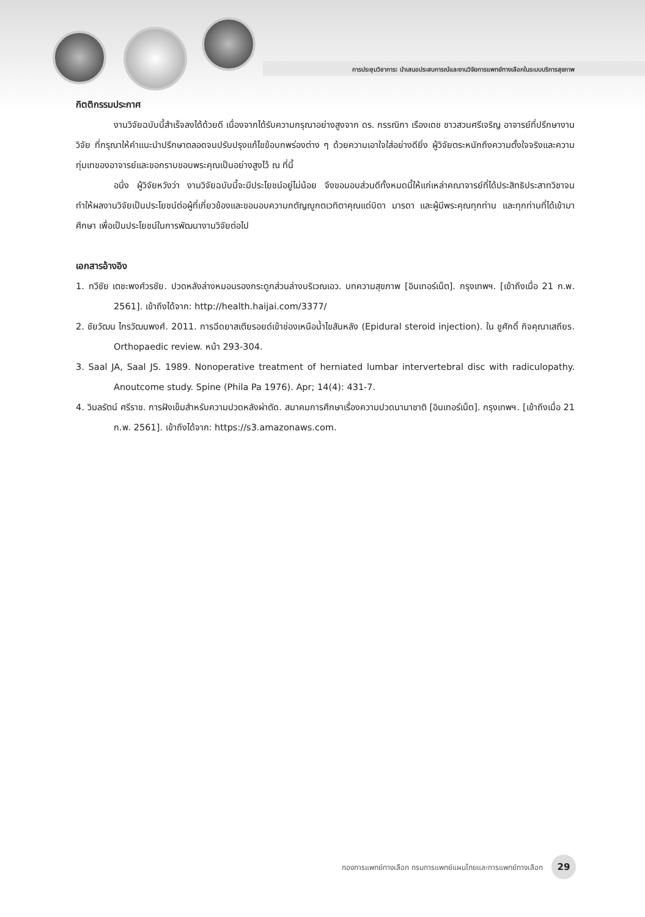การประชุมวิชาการ: นำเสนอประสบการณ์และงานวิจัยการแพทย์ทางเลือกในระบบบริการสุขภาพ
กิตติกรรมประกาศ
งานวิจัยฉบับนี้สำเร็จลงได้ด้วยดี เนื่องจากได้รับความกรุณาอย่างสูงจาก ดร. กรรณิกา เรืองเดช ชาวสวนศรีเจริญ อาจารย์ที่ปรึกษางานวิจัย ที่กรุณาให้คำแนะนำปรึกษาตลอดจนปรับปรุงแก้ไขข้อบกพร่องต่าง ๆ ด้วยความเอาใจใส่อย่างดียิ่ง ผู้วิจัยตระหนักถึงความตั้งใจจริงและความทุ่มเทของอาจารย์และขอกราบขอบพระคุณเป็นอย่างสูงไว้ ณ ที่นี้
อนึ่ง ผู้วิจัยหวังว่า งานวิจัยฉบับนี้จะมีประโยชน์อยู่ไม่น้อย จึงขอมอบส่วนดีทั้งหมดนี้ให้แก่เหล่าคณาจารย์ที่ได้ประสิทธิประสาทวิชาจนทำให้ผลงานวิจัยเป็นประโยชน์ต่อผู้ที่เกี่ยวข้องและขอมอบความกตัญญูกตเวทิตาคุณแด่บิดา มารดา และผู้มีพระคุณทุกท่าน และทุกท่านที่ได้เข้ามาศึกษา เพื่อเป็นประโยชน์ในการพัฒนางานวิจัยต่อไป
เอกสารอ้างอิง
1. ทวีชัย เตชะพงศ์วรชัย. ปวดหลังล่างหมอนรองกระดูกส่วนล่างบริเวณเอว. บทความสุขภาพ [อินเทอร์เน็ต]. กรุงเทพฯ. [เข้าถึงเมื่อ 21 ก.พ. 2561]. เข้าถึงได้จาก: http://health.haijai.com/3377/
2. ชัยวัฒน ไกรวัฒนพงศ์. 2011. การฉีดยาสเตียรอยด์เข้าช่องเหนือน้ำไขสันหลัง (Epidural steroid injection). ใน ชูศักดิ์ กิจคุณาเสถียร. Orthopaedic review. หน้า 293-304.
3. Saal JA, Saal JS. 1989. Nonoperative treatment of herniated lumbar intervertebral disc with radiculopathy. Anoutcome study. Spine (Phila Pa 1976). Apr; 14(4): 431-7.
4. วิมลรัตน์ ศรีราช. การฝังเข็มสำหรับความปวดหลังผ่าตัด. สมาคมการศึกษาเรื่องความปวดนานาชาติ [อินเทอร์เน็ต]. กรุงเทพฯ. [เข้าถึงเมื่อ 21 ก.พ. 2561]. เข้าถึงได้จาก: https://s3.amazonaws.com.
กองการแพทย์ทางเลือก กรมการแพทย์แผนไทยและการแพทย์ทางเลือก 29